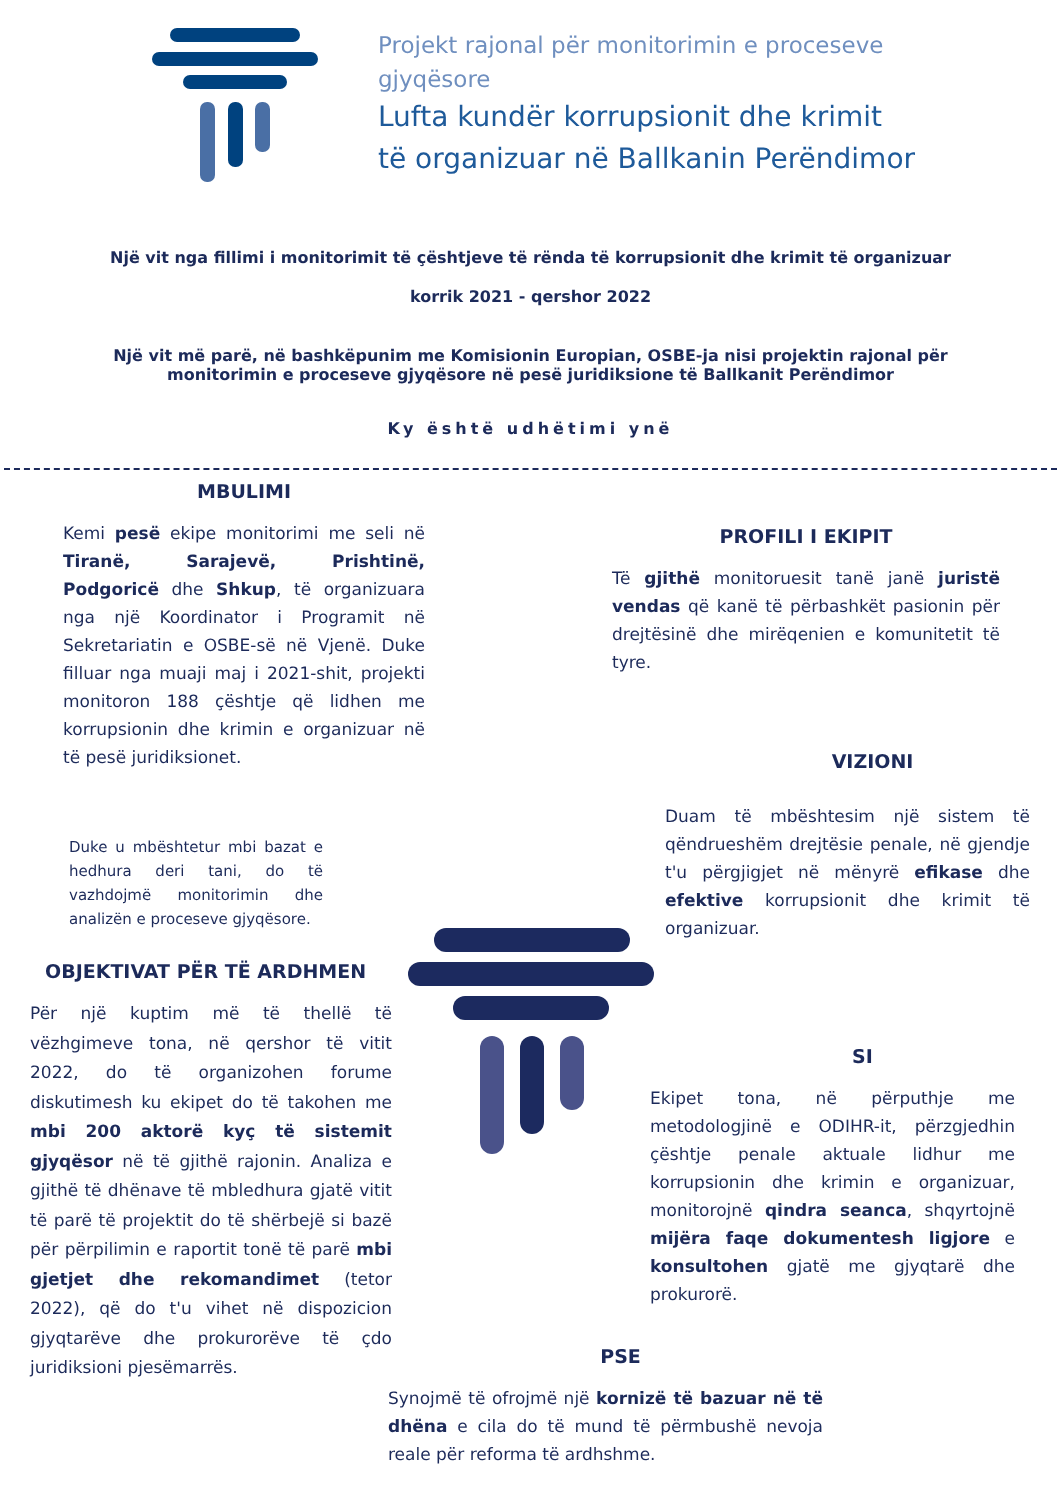Projekt rajonal për monitorimin e proceseve
gjyqësore
Lufta kundër korrupsionit dhe krimit
të organizuar në Ballkanin Perëndimor
Një vit nga fillimi i monitorimit të çështjeve të rënda të korrupsionit dhe krimit të organizuar
korrik 2021 - qershor 2022
Një vit më parë, në bashkëpunim me Komisionin Europian, OSBE-ja nisi projektin rajonal për monitorimin e proceseve gjyqësore në pesë juridiksione të Ballkanit Perëndimor
Ky është udhëtimi ynë
MBULIMI
Kemi pesë ekipe monitorimi me seli në Tiranë, Sarajevë, Prishtinë, Podgoricë dhe Shkup, të organizuara nga një Koordinator i Programit në Sekretariatin e OSBE-së në Vjenë. Duke filluar nga muaji maj i 2021-shit, projekti monitoron 188 çështje që lidhen me korrupsionin dhe krimin e organizuar në të pesë juridiksionet.
PROFILI I EKIPIT
Të gjithë monitoruesit tanë janë juristë vendas që kanë të përbashkët pasionin për drejtësinë dhe mirëqenien e komunitetit të tyre.
VIZIONI
Duam të mbështesim një sistem të qëndrueshëm drejtësie penale, në gjendje t'u përgjigjet në mënyrë efikase dhe efektive korrupsionit dhe krimit të organizuar.
Duke u mbështetur mbi bazat e hedhura deri tani, do të vazhdojmë monitorimin dhe analizën e proceseve gjyqësore.
OBJEKTIVAT PËR TË ARDHMEN
Për një kuptim më të thellë të vëzhgimeve tona, në qershor të vitit 2022, do të organizohen forume diskutimesh ku ekipet do të takohen me mbi 200 aktorë kyç të sistemit gjyqësor në të gjithë rajonin. Analiza e gjithë të dhënave të mbledhura gjatë vitit të parë të projektit do të shërbejë si bazë për përpilimin e raportit tonë të parë mbi gjetjet dhe rekomandimet (tetor 2022), që do t'u vihet në dispozicion gjyqtarëve dhe prokurorëve të çdo juridiksioni pjesëmarrës.
SI
Ekipet tona, në përputhje me metodologjinë e ODIHR-it, përzgjedhin çështje penale aktuale lidhur me korrupsionin dhe krimin e organizuar, monitorojnë qindra seanca, shqyrtojnë mijëra faqe dokumentesh ligjore e konsultohen gjatë me gjyqtarë dhe prokurorë.
PSE
Synojmë të ofrojmë një kornizë të bazuar në të dhëna e cila do të mund të përmbushë nevoja reale për reforma të ardhshme.